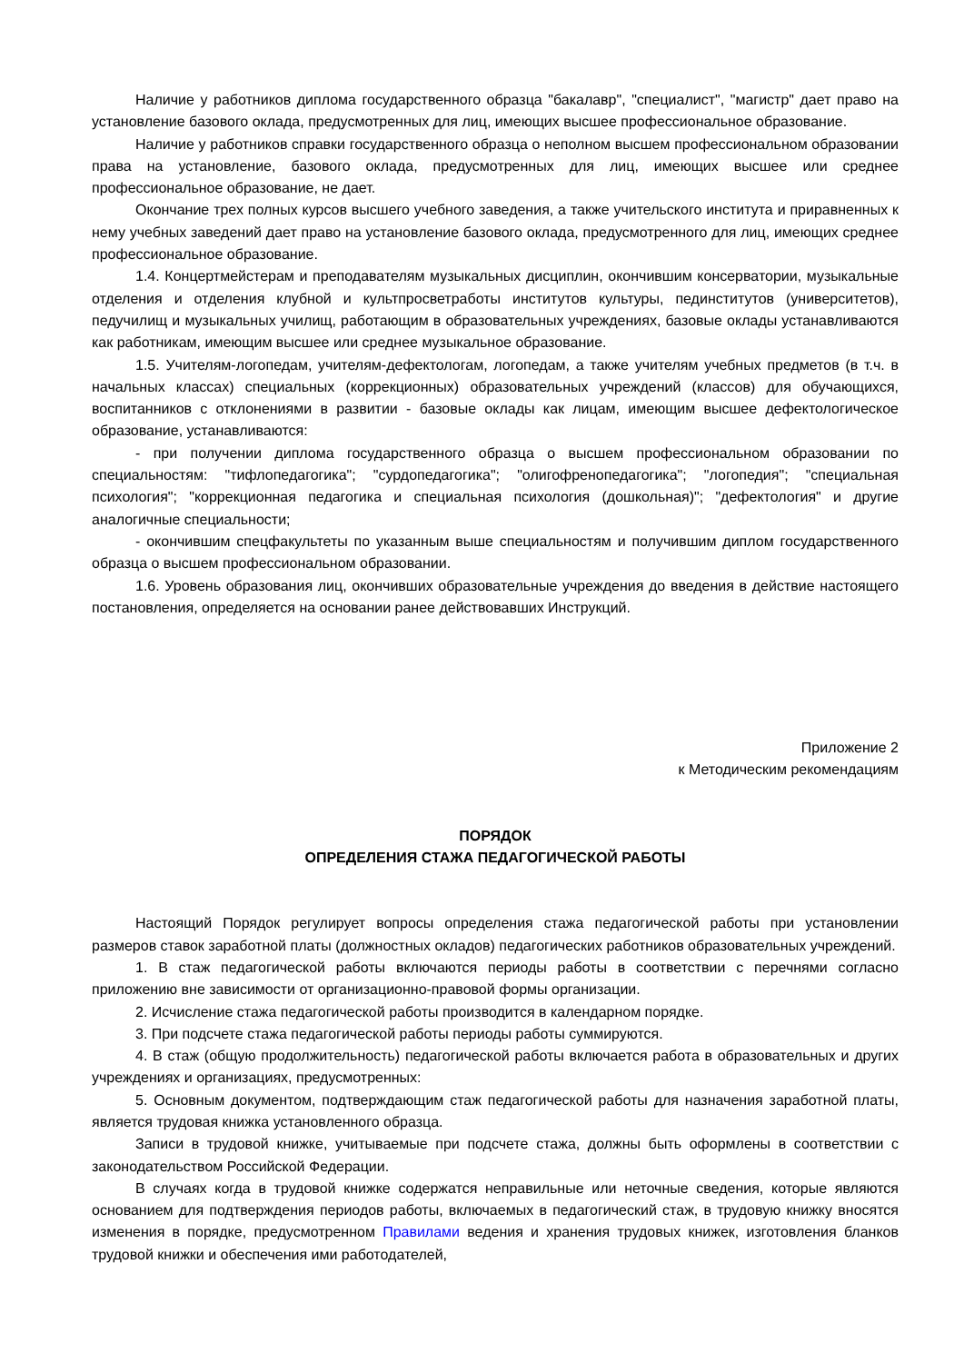Наличие у работников диплома государственного образца "бакалавр", "специалист", "магистр" дает право на установление базового оклада, предусмотренных для лиц, имеющих высшее профессиональное образование.
Наличие у работников справки государственного образца о неполном высшем профессиональном образовании права на установление, базового оклада, предусмотренных для лиц, имеющих высшее или среднее профессиональное образование, не дает.
Окончание трех полных курсов высшего учебного заведения, а также учительского института и приравненных к нему учебных заведений дает право на установление базового оклада, предусмотренного для лиц, имеющих среднее профессиональное образование.
1.4. Концертмейстерам и преподавателям музыкальных дисциплин, окончившим консерватории, музыкальные отделения и отделения клубной и культпросветработы институтов культуры, пединститутов (университетов), педучилищ и музыкальных училищ, работающим в образовательных учреждениях, базовые оклады устанавливаются как работникам, имеющим высшее или среднее музыкальное образование.
1.5. Учителям-логопедам, учителям-дефектологам, логопедам, а также учителям учебных предметов (в т.ч. в начальных классах) специальных (коррекционных) образовательных учреждений (классов) для обучающихся, воспитанников с отклонениями в развитии - базовые оклады как лицам, имеющим высшее дефектологическое образование, устанавливаются:
- при получении диплома государственного образца о высшем профессиональном образовании по специальностям: "тифлопедагогика"; "сурдопедагогика"; "олигофренопедагогика"; "логопедия"; "специальная психология"; "коррекционная педагогика и специальная психология (дошкольная)"; "дефектология" и другие аналогичные специальности;
- окончившим спецфакультеты по указанным выше специальностям и получившим диплом государственного образца о высшем профессиональном образовании.
1.6. Уровень образования лиц, окончивших образовательные учреждения до введения в действие настоящего постановления, определяется на основании ранее действовавших Инструкций.
Приложение 2
к Методическим рекомендациям
ПОРЯДОК
ОПРЕДЕЛЕНИЯ СТАЖА ПЕДАГОГИЧЕСКОЙ РАБОТЫ
Настоящий Порядок регулирует вопросы определения стажа педагогической работы при установлении размеров ставок заработной платы (должностных окладов) педагогических работников образовательных учреждений.
1. В стаж педагогической работы включаются периоды работы в соответствии с перечнями согласно приложению вне зависимости от организационно-правовой формы организации.
2. Исчисление стажа педагогической работы производится в календарном порядке.
3. При подсчете стажа педагогической работы периоды работы суммируются.
4. В стаж (общую продолжительность) педагогической работы включается работа в образовательных и других учреждениях и организациях, предусмотренных:
5. Основным документом, подтверждающим стаж педагогической работы для назначения заработной платы, является трудовая книжка установленного образца.
Записи в трудовой книжке, учитываемые при подсчете стажа, должны быть оформлены в соответствии с законодательством Российской Федерации.
В случаях когда в трудовой книжке содержатся неправильные или неточные сведения, которые являются основанием для подтверждения периодов работы, включаемых в педагогический стаж, в трудовую книжку вносятся изменения в порядке, предусмотренном Правилами ведения и хранения трудовых книжек, изготовления бланков трудовой книжки и обеспечения ими работодателей,